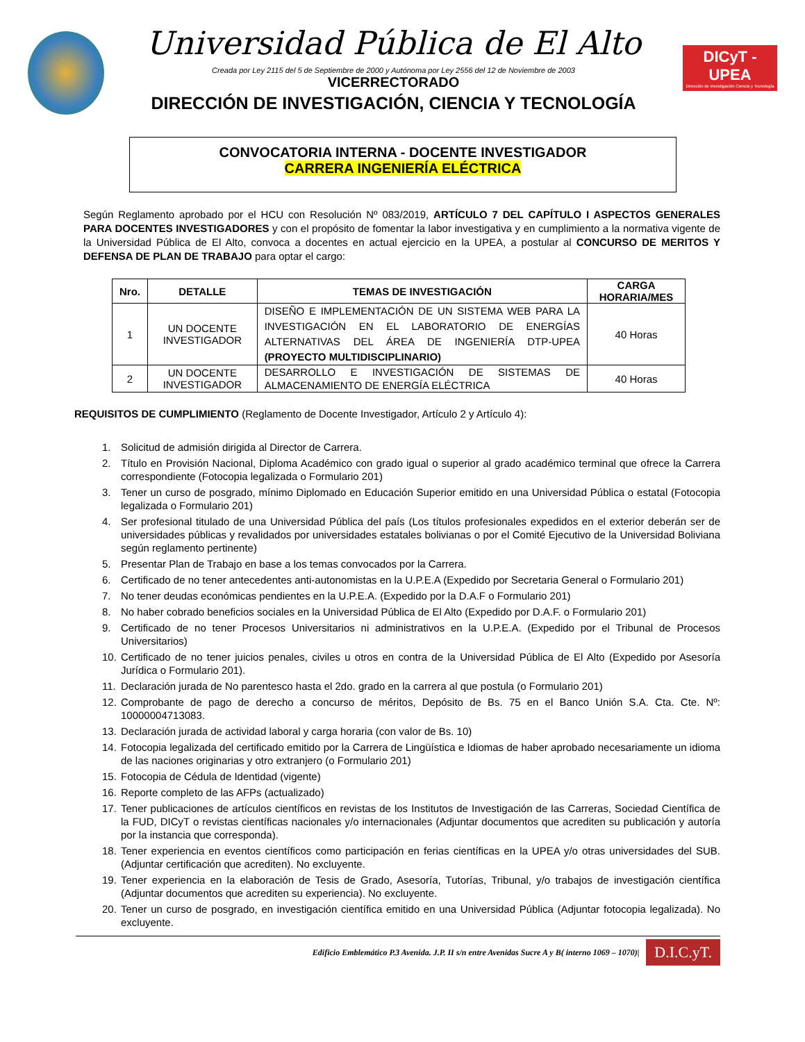Universidad Pública de El Alto
Creada por Ley 2115 del 5 de Septiembre de 2000 y Autónoma por Ley 2556 del 12 de Noviembre de 2003
VICERRECTORADO
DIRECCIÓN DE INVESTIGACIÓN, CIENCIA Y TECNOLOGÍA
DICyT - UPEA
Dirección de Investigación Ciencia y Tecnología
CONVOCATORIA INTERNA - DOCENTE INVESTIGADOR
CARRERA INGENIERÍA ELÉCTRICA
Según Reglamento aprobado por el HCU con Resolución Nº 083/2019, ARTÍCULO 7 DEL CAPÍTULO I ASPECTOS GENERALES PARA DOCENTES INVESTIGADORES y con el propósito de fomentar la labor investigativa y en cumplimiento a la normativa vigente de la Universidad Pública de El Alto, convoca a docentes en actual ejercicio en la UPEA, a postular al CONCURSO DE MERITOS Y DEFENSA DE PLAN DE TRABAJO para optar el cargo:
| Nro. | DETALLE | TEMAS DE INVESTIGACIÓN | CARGA HORARIA/MES |
| --- | --- | --- | --- |
| 1 | UN DOCENTE INVESTIGADOR | DISEÑO E IMPLEMENTACIÓN DE UN SISTEMA WEB PARA LA INVESTIGACIÓN EN EL LABORATORIO DE ENERGÍAS ALTERNATIVAS DEL ÁREA DE INGENIERÍA DTP-UPEA (PROYECTO MULTIDISCIPLINARIO) | 40 Horas |
| 2 | UN DOCENTE INVESTIGADOR | DESARROLLO E INVESTIGACIÓN DE SISTEMAS DE ALMACENAMIENTO DE ENERGÍA ELÉCTRICA | 40 Horas |
REQUISITOS DE CUMPLIMIENTO (Reglamento de Docente Investigador, Artículo 2 y Artículo 4):
1. Solicitud de admisión dirigida al Director de Carrera.
2. Título en Provisión Nacional, Diploma Académico con grado igual o superior al grado académico terminal que ofrece la Carrera correspondiente (Fotocopia legalizada o Formulario 201)
3. Tener un curso de posgrado, mínimo Diplomado en Educación Superior emitido en una Universidad Pública o estatal (Fotocopia legalizada o Formulario 201)
4. Ser profesional titulado de una Universidad Pública del país (Los títulos profesionales expedidos en el exterior deberán ser de universidades públicas y revalidados por universidades estatales bolivianas o por el Comité Ejecutivo de la Universidad Boliviana según reglamento pertinente)
5. Presentar Plan de Trabajo en base a los temas convocados por la Carrera.
6. Certificado de no tener antecedentes anti-autonomistas en la U.P.E.A (Expedido por Secretaria General o Formulario 201)
7. No tener deudas económicas pendientes en la U.P.E.A. (Expedido por la D.A.F o Formulario 201)
8. No haber cobrado beneficios sociales en la Universidad Pública de El Alto (Expedido por D.A.F. o Formulario 201)
9. Certificado de no tener Procesos Universitarios ni administrativos en la U.P.E.A. (Expedido por el Tribunal de Procesos Universitarios)
10. Certificado de no tener juicios penales, civiles u otros en contra de la Universidad Pública de El Alto (Expedido por Asesoría Jurídica o Formulario 201).
11. Declaración jurada de No parentesco hasta el 2do. grado en la carrera al que postula (o Formulario 201)
12. Comprobante de pago de derecho a concurso de méritos, Depósito de Bs. 75 en el Banco Unión S.A. Cta. Cte. Nº: 10000004713083.
13. Declaración jurada de actividad laboral y carga horaria (con valor de Bs. 10)
14. Fotocopia legalizada del certificado emitido por la Carrera de Lingüística e Idiomas de haber aprobado necesariamente un idioma de las naciones originarias y otro extranjero (o Formulario 201)
15. Fotocopia de Cédula de Identidad (vigente)
16. Reporte completo de las AFPs (actualizado)
17. Tener publicaciones de artículos científicos en revistas de los Institutos de Investigación de las Carreras, Sociedad Científica de la FUD, DICyT o revistas científicas nacionales y/o internacionales (Adjuntar documentos que acrediten su publicación y autoría por la instancia que corresponda).
18. Tener experiencia en eventos científicos como participación en ferias científicas en la UPEA y/o otras universidades del SUB. (Adjuntar certificación que acrediten). No excluyente.
19. Tener experiencia en la elaboración de Tesis de Grado, Asesoría, Tutorías, Tribunal, y/o trabajos de investigación científica (Adjuntar documentos que acrediten su experiencia). No excluyente.
20. Tener un curso de posgrado, en investigación científica emitido en una Universidad Pública (Adjuntar fotocopia legalizada). No excluyente.
Edificio Emblemático P.3 Avenida. J.P. II s/n entre Avenidas Sucre A y B( interno 1069 – 1070)| D.I.C.yT.